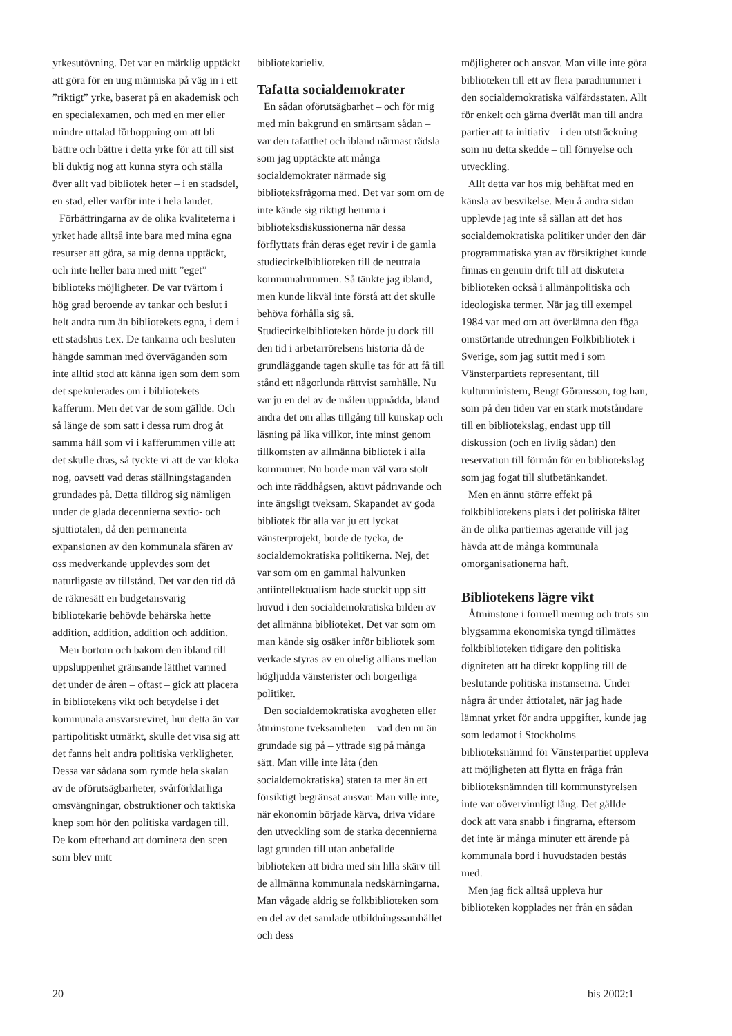yrkesutövning. Det var en märklig upptäckt att göra för en ung människa på väg in i ett ”riktigt” yrke, baserat på en akademisk och en specialexamen, och med en mer eller mindre uttalad förhoppning om att bli bättre och bättre i detta yrke för att till sist bli duktig nog att kunna styra och ställa över allt vad bibliotek heter – i en stadsdel, en stad, eller varför inte i hela landet.
Förbättringarna av de olika kvaliteterna i yrket hade alltså inte bara med mina egna resurser att göra, sa mig denna upptäckt, och inte heller bara med mitt ”eget” biblioteks möjligheter. De var tvärtom i hög grad beroende av tankar och beslut i helt andra rum än bibliotekets egna, i dem i ett stadshus t.ex. De tankarna och besluten hängde samman med överväganden som inte alltid stod att känna igen som dem som det spekulerades om i bibliotekets kafferum. Men det var de som gällde. Och så länge de som satt i dessa rum drog åt samma håll som vi i kafferummen ville att det skulle dras, så tyckte vi att de var kloka nog, oavsett vad deras ställningstaganden grundades på. Detta tilldrog sig nämligen under de glada decennierna sextio- och sjuttiotalen, då den permanenta expansionen av den kommunala sfären av oss medverkande upplevdes som det naturligaste av tillstånd. Det var den tid då de räknesätt en budgetansvarig bibliotekarie behövde behärska hette addition, addition, addition och addition.
Men bortom och bakom den ibland till uppsluppenhet gränsande lätthet varmed det under de åren – oftast – gick att placera in bibliotekens vikt och betydelse i det kommunala ansvarsreviret, hur detta än var partipolitiskt utmärkt, skulle det visa sig att det fanns helt andra politiska verkligheter. Dessa var sådana som rymde hela skalan av de oförutsägbarheter, svårförklarliga omsvängningar, obstruktioner och taktiska knep som hör den politiska vardagen till. De kom efterhand att dominera den scen som blev mitt
bibliotekarieliv.
Tafatta socialdemokrater
En sådan oförutsägbarhet – och för mig med min bakgrund en smärtsam sådan – var den tafatthet och ibland närmast rädsla som jag upptäckte att många socialdemokrater närmade sig biblioteksfrågorna med. Det var som om de inte kände sig riktigt hemma i biblioteksdiskussionerna när dessa förflyttats från deras eget revir i de gamla studiecirkelbiblioteken till de neutrala kommunalrummen. Så tänkte jag ibland, men kunde likväl inte förstå att det skulle behöva förhålla sig så. Studiecirkelbiblioteken hörde ju dock till den tid i arbetarrörelsens historia då de grundläggande tagen skulle tas för att få till stånd ett någorlunda rättvist samhälle. Nu var ju en del av de målen uppnådda, bland andra det om allas tillgång till kunskap och läsning på lika villkor, inte minst genom tillkomsten av allmänna bibliotek i alla kommuner. Nu borde man väl vara stolt och inte räddhågsen, aktivt pådrivande och inte ängsligt tveksam. Skapandet av goda bibliotek för alla var ju ett lyckat vänsterprojekt, borde de tycka, de socialdemokratiska politikerna. Nej, det var som om en gammal halvunken antiintellektualism hade stuckit upp sitt huvud i den socialdemokratiska bilden av det allmänna biblioteket. Det var som om man kände sig osäker inför bibliotek som verkade styras av en ohelig allians mellan högljudda vänsterister och borgerliga politiker.
Den socialdemokratiska avogheten eller åtminstone tveksamheten – vad den nu än grundade sig på – yttrade sig på många sätt. Man ville inte låta (den socialdemokratiska) staten ta mer än ett försiktigt begränsat ansvar. Man ville inte, när ekonomin började kärva, driva vidare den utveckling som de starka decennierna lagt grunden till utan anbefallde biblioteken att bidra med sin lilla skärv till de allmänna kommunala nedskärningarna. Man vågade aldrig se folkbiblioteken som en del av det samlade utbildningssamhället och dess
möjligheter och ansvar. Man ville inte göra biblioteken till ett av flera paradnummer i den socialdemokratiska välfärdsstaten. Allt för enkelt och gärna överlät man till andra partier att ta initiativ – i den utsträckning som nu detta skedde – till förnyelse och utveckling.
Allt detta var hos mig behäftat med en känsla av besvikelse. Men å andra sidan upplevde jag inte så sällan att det hos socialdemokratiska politiker under den där programmatiska ytan av försiktighet kunde finnas en genuin drift till att diskutera biblioteken också i allmänpolitiska och ideologiska termer. När jag till exempel 1984 var med om att överlämna den föga omstörtande utredningen Folkbibliotek i Sverige, som jag suttit med i som Vänsterpartiets representant, till kulturministern, Bengt Göransson, tog han, som på den tiden var en stark motståndare till en bibliotekslag, endast upp till diskussion (och en livlig sådan) den reservation till förmån för en bibliotekslag som jag fogat till slutbetänkandet.
Men en ännu större effekt på folkbibliotekens plats i det politiska fältet än de olika partiernas agerande vill jag hävda att de många kommunala omorganisationerna haft.
Bibliotekens lägre vikt
Åtminstone i formell mening och trots sin blygsamma ekonomiska tyngd tillmättes folkbiblioteken tidigare den politiska digniteten att ha direkt koppling till de beslutande politiska instanserna. Under några år under åttiotalet, när jag hade lämnat yrket för andra uppgifter, kunde jag som ledamot i Stockholms biblioteksnämnd för Vänsterpartiet uppleva att möjligheten att flytta en fråga från biblioteksnämnden till kommunstyrelsen inte var oövervinnligt lång. Det gällde dock att vara snabb i fingrarna, eftersom det inte är många minuter ett ärende på kommunala bord i huvudstaden bestås med.
Men jag fick alltså uppleva hur biblioteken kopplades ner från en sådan
20 bis 2002:1